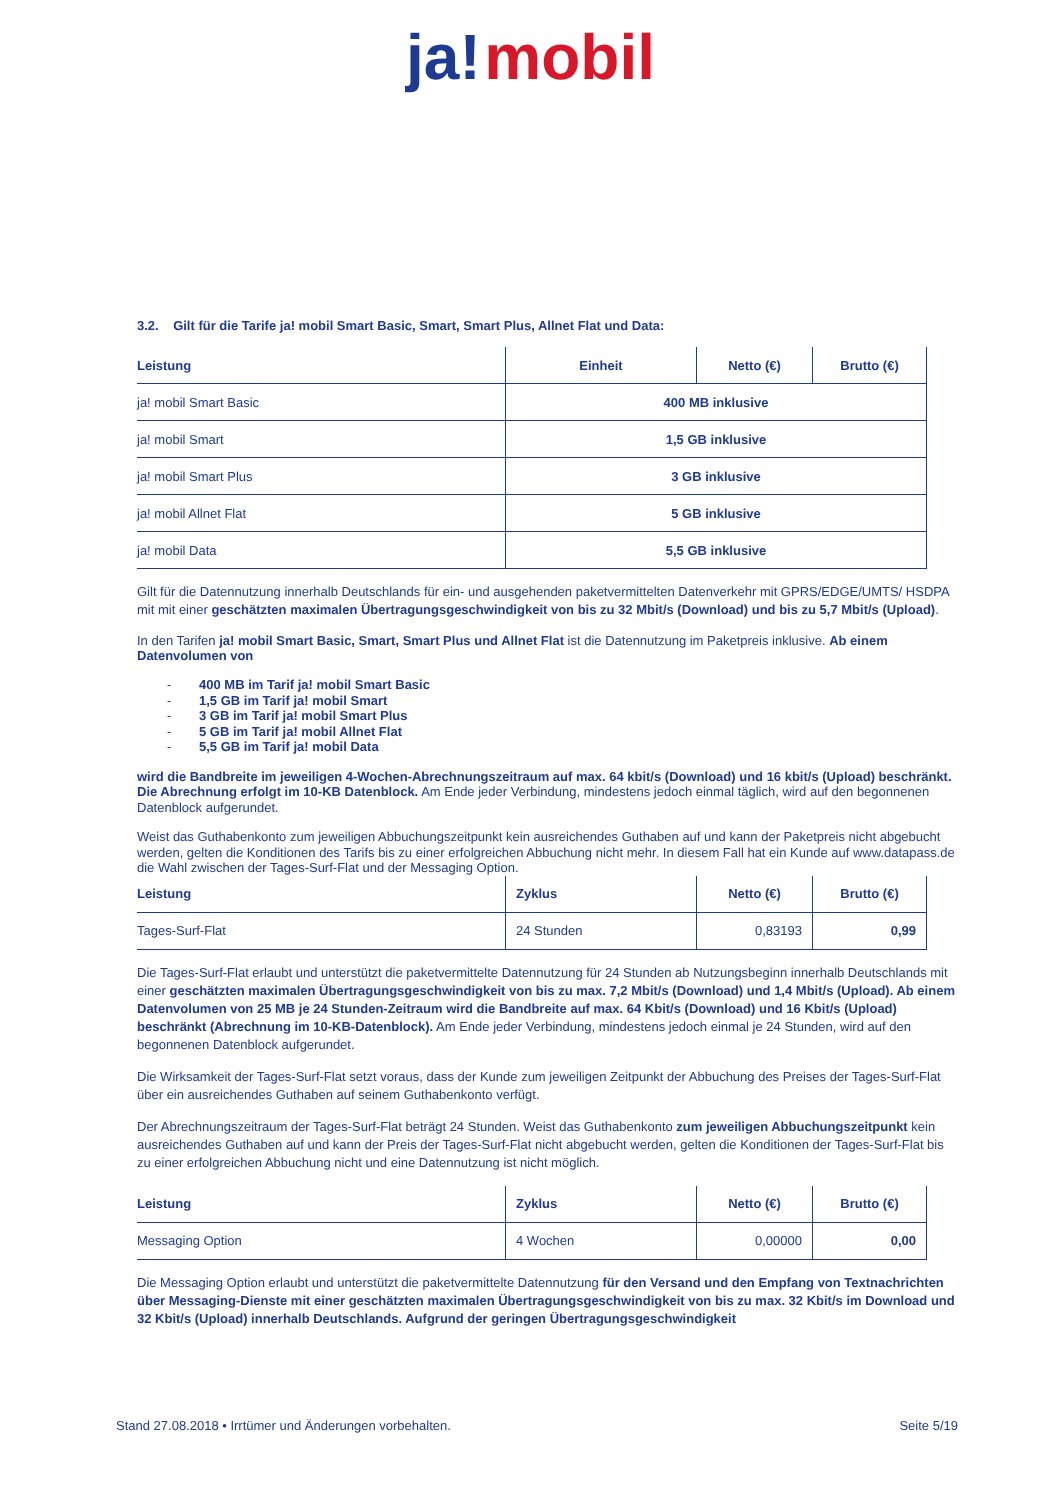ja! mobil
3.2. Gilt für die Tarife ja! mobil Smart Basic, Smart, Smart Plus, Allnet Flat und Data:
| Leistung | Einheit | Netto (€) | Brutto (€) |
| --- | --- | --- | --- |
| ja! mobil Smart Basic | 400 MB inklusive | | |
| ja! mobil Smart | 1,5 GB inklusive | | |
| ja! mobil Smart Plus | 3 GB inklusive | | |
| ja! mobil Allnet Flat | 5 GB inklusive | | |
| ja! mobil Data | 5,5 GB inklusive | | |
Gilt für die Datennutzung innerhalb Deutschlands für ein- und ausgehenden paketvermittelten Datenverkehr mit GPRS/EDGE/UMTS/ HSDPA mit mit einer geschätzten maximalen Übertragungsgeschwindigkeit von bis zu 32 Mbit/s (Download) und bis zu 5,7 Mbit/s (Upload).
In den Tarifen ja! mobil Smart Basic, Smart, Smart Plus und Allnet Flat ist die Datennutzung im Paketpreis inklusive. Ab einem Datenvolumen von
- 400 MB im Tarif ja! mobil Smart Basic
- 1,5 GB im Tarif ja! mobil Smart
- 3 GB im Tarif ja! mobil Smart Plus
- 5 GB im Tarif ja! mobil Allnet Flat
- 5,5 GB im Tarif ja! mobil Data
wird die Bandbreite im jeweiligen 4-Wochen-Abrechnungszeitraum auf max. 64 kbit/s (Download) und 16 kbit/s (Upload) beschränkt. Die Abrechnung erfolgt im 10-KB Datenblock. Am Ende jeder Verbindung, mindestens jedoch einmal täglich, wird auf den begonnenen Datenblock aufgerundet.
Weist das Guthabenkonto zum jeweiligen Abbuchungszeitpunkt kein ausreichendes Guthaben auf und kann der Paketpreis nicht abgebucht werden, gelten die Konditionen des Tarifs bis zu einer erfolgreichen Abbuchung nicht mehr. In diesem Fall hat ein Kunde auf www.datapass.de die Wahl zwischen der Tages-Surf-Flat und der Messaging Option.
| Leistung | Zyklus | Netto (€) | Brutto (€) |
| --- | --- | --- | --- |
| Tages-Surf-Flat | 24 Stunden | 0,83193 | 0,99 |
Die Tages-Surf-Flat erlaubt und unterstützt die paketvermittelte Datennutzung für 24 Stunden ab Nutzungsbeginn innerhalb Deutschlands mit einer geschätzten maximalen Übertragungsgeschwindigkeit von bis zu max. 7,2 Mbit/s (Download) und 1,4 Mbit/s (Upload). Ab einem Datenvolumen von 25 MB je 24 Stunden-Zeitraum wird die Bandbreite auf max. 64 Kbit/s (Download) und 16 Kbit/s (Upload) beschränkt (Abrechnung im 10-KB-Datenblock). Am Ende jeder Verbindung, mindestens jedoch einmal je 24 Stunden, wird auf den begonnenen Datenblock aufgerundet.
Die Wirksamkeit der Tages-Surf-Flat setzt voraus, dass der Kunde zum jeweiligen Zeitpunkt der Abbuchung des Preises der Tages-Surf-Flat über ein ausreichendes Guthaben auf seinem Guthabenkonto verfügt.
Der Abrechnungszeitraum der Tages-Surf-Flat beträgt 24 Stunden. Weist das Guthabenkonto zum jeweiligen Abbuchungszeitpunkt kein ausreichendes Guthaben auf und kann der Preis der Tages-Surf-Flat nicht abgebucht werden, gelten die Konditionen der Tages-Surf-Flat bis zu einer erfolgreichen Abbuchung nicht und eine Datennutzung ist nicht möglich.
| Leistung | Zyklus | Netto (€) | Brutto (€) |
| --- | --- | --- | --- |
| Messaging Option | 4 Wochen | 0,00000 | 0,00 |
Die Messaging Option erlaubt und unterstützt die paketvermittelte Datennutzung für den Versand und den Empfang von Textnachrichten über Messaging-Dienste mit einer geschätzten maximalen Übertragungsgeschwindigkeit von bis zu max. 32 Kbit/s im Download und 32 Kbit/s (Upload) innerhalb Deutschlands. Aufgrund der geringen Übertragungsgeschwindigkeit
Stand 27.08.2018 • Irrtümer und Änderungen vorbehalten. Seite 5/19